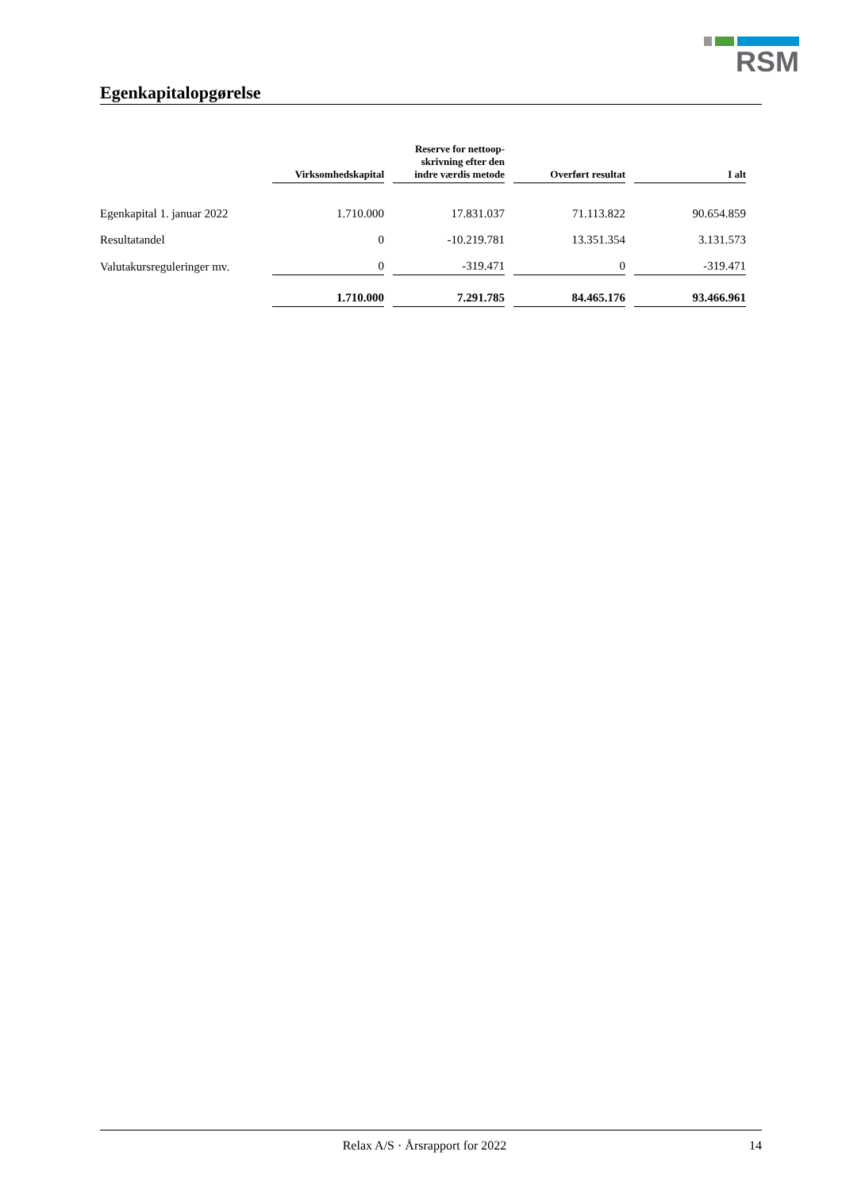RSM
Egenkapitalopgørelse
| | Virksomhedskapital | Reserve for nettoop- skrivning efter den indre værdis metode | Overført resultat | I alt |
| --- | --- | --- | --- | --- |
| Egenkapital 1. januar 2022 | 1.710.000 | 17.831.037 | 71.113.822 | 90.654.859 |
| Resultatandel | 0 | -10.219.781 | 13.351.354 | 3.131.573 |
| Valutakursreguleringer mv. | 0 | -319.471 | 0 | -319.471 |
| | 1.710.000 | 7.291.785 | 84.465.176 | 93.466.961 |
Relax A/S · Årsrapport for 2022 14